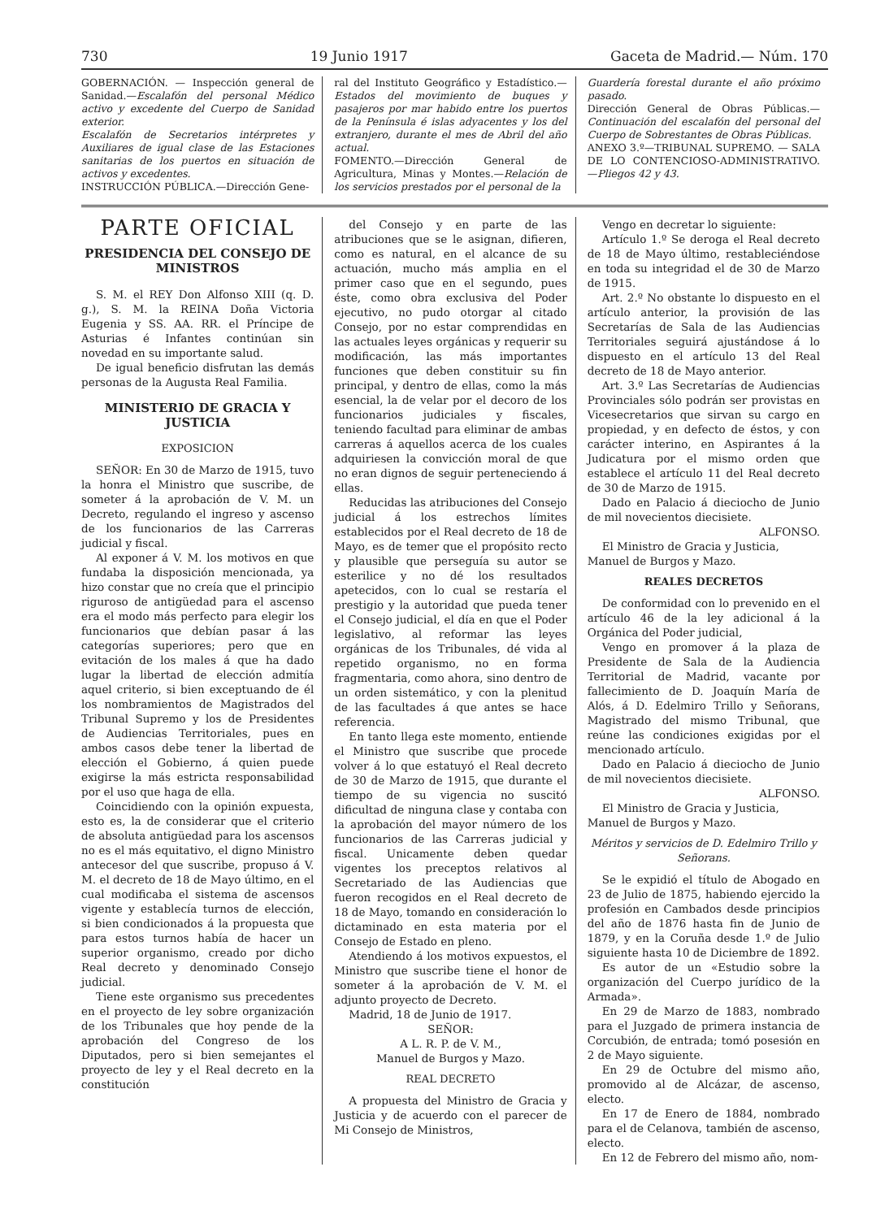730 19 Junio 1917 Gaceta de Madrid.— Núm. 170
GOBERNACIÓN. — Inspección general de Sanidad.—Escalafón del personal Médico activo y excedente del Cuerpo de Sanidad exterior.
Escalafón de Secretarios intérpretes y Auxiliares de igual clase de las Estaciones sanitarias de los puertos en situación de activos y excedentes.
INSTRUCCIÓN PÚBLICA.—Dirección Gene-
ral del Instituto Geográfico y Estadístico.—Estados del movimiento de buques y pasajeros por mar habido entre los puertos de la Península é islas adyacentes y los del extranjero, durante el mes de Abril del año actual.
FOMENTO.—Dirección General de Agricultura, Minas y Montes.—Relación de los servicios prestados por el personal de la
Guardería forestal durante el año próximo pasado.
Dirección General de Obras Públicas.—Continuación del escalafón del personal del Cuerpo de Sobrestantes de Obras Públicas.
ANEXO 3.º—TRIBUNAL SUPREMO. — SALA DE LO CONTENCIOSO-ADMINISTRATIVO.—Pliegos 42 y 43.
PARTE OFICIAL
PRESIDENCIA DEL CONSEJO DE MINISTROS
S. M. el REY Don Alfonso XIII (q. D. g.), S. M. la REINA Doña Victoria Eugenia y SS. AA. RR. el Príncipe de Asturias é Infantes continúan sin novedad en su importante salud.
De igual beneficio disfrutan las demás personas de la Augusta Real Familia.
MINISTERIO DE GRACIA Y JUSTICIA
EXPOSICION
SEÑOR: En 30 de Marzo de 1915, tuvo la honra el Ministro que suscribe, de someter á la aprobación de V. M. un Decreto, regulando el ingreso y ascenso de los funcionarios de las Carreras judicial y fiscal.
Al exponer á V. M. los motivos en que fundaba la disposición mencionada, ya hizo constar que no creía que el principio riguroso de antigüedad para el ascenso era el modo más perfecto para elegir los funcionarios que debían pasar á las categorías superiores; pero que en evitación de los males á que ha dado lugar la libertad de elección admitía aquel criterio, si bien exceptuando de él los nombramientos de Magistrados del Tribunal Supremo y los de Presidentes de Audiencias Territoriales, pues en ambos casos debe tener la libertad de elección el Gobierno, á quien puede exigirse la más estricta responsabilidad por el uso que haga de ella.
Coincidiendo con la opinión expuesta, esto es, la de considerar que el criterio de absoluta antigüedad para los ascensos no es el más equitativo, el digno Ministro antecesor del que suscribe, propuso á V. M. el decreto de 18 de Mayo último, en el cual modificaba el sistema de ascensos vigente y establecía turnos de elección, si bien condicionados á la propuesta que para estos turnos había de hacer un superior organismo, creado por dicho Real decreto y denominado Consejo judicial.
Tiene este organismo sus precedentes en el proyecto de ley sobre organización de los Tribunales que hoy pende de la aprobación del Congreso de los Diputados, pero si bien semejantes el proyecto de ley y el Real decreto en la constitución
del Consejo y en parte de las atribuciones que se le asignan, difieren, como es natural, en el alcance de su actuación, mucho más amplia en el primer caso que en el segundo, pues éste, como obra exclusiva del Poder ejecutivo, no pudo otorgar al citado Consejo, por no estar comprendidas en las actuales leyes orgánicas y requerir su modificación, las más importantes funciones que deben constituir su fin principal, y dentro de ellas, como la más esencial, la de velar por el decoro de los funcionarios judiciales y fiscales, teniendo facultad para eliminar de ambas carreras á aquellos acerca de los cuales adquiriesen la convicción moral de que no eran dignos de seguir perteneciendo á ellas.
Reducidas las atribuciones del Consejo judicial á los estrechos límites establecidos por el Real decreto de 18 de Mayo, es de temer que el propósito recto y plausible que perseguía su autor se esterilice y no dé los resultados apetecidos, con lo cual se restaría el prestigio y la autoridad que pueda tener el Consejo judicial, el día en que el Poder legislativo, al reformar las leyes orgánicas de los Tribunales, dé vida al repetido organismo, no en forma fragmentaria, como ahora, sino dentro de un orden sistemático, y con la plenitud de las facultades á que antes se hace referencia.
En tanto llega este momento, entiende el Ministro que suscribe que procede volver á lo que estatuyó el Real decreto de 30 de Marzo de 1915, que durante el tiempo de su vigencia no suscitó dificultad de ninguna clase y contaba con la aprobación del mayor número de los funcionarios de las Carreras judicial y fiscal. Unicamente deben quedar vigentes los preceptos relativos al Secretariado de las Audiencias que fueron recogidos en el Real decreto de 18 de Mayo, tomando en consideración lo dictaminado en esta materia por el Consejo de Estado en pleno.
Atendiendo á los motivos expuestos, el Ministro que suscribe tiene el honor de someter á la aprobación de V. M. el adjunto proyecto de Decreto.
Madrid, 18 de Junio de 1917.
SEÑOR:
A L. R. P. de V. M.,
Manuel de Burgos y Mazo.
REAL DECRETO
A propuesta del Ministro de Gracia y Justicia y de acuerdo con el parecer de Mi Consejo de Ministros,
Vengo en decretar lo siguiente:
Artículo 1.º Se deroga el Real decreto de 18 de Mayo último, restableciéndose en toda su integridad el de 30 de Marzo de 1915.
Art. 2.º No obstante lo dispuesto en el artículo anterior, la provisión de las Secretarías de Sala de las Audiencias Territoriales seguirá ajustándose á lo dispuesto en el artículo 13 del Real decreto de 18 de Mayo anterior.
Art. 3.º Las Secretarías de Audiencias Provinciales sólo podrán ser provistas en Vicesecretarios que sirvan su cargo en propiedad, y en defecto de éstos, y con carácter interino, en Aspirantes á la Judicatura por el mismo orden que establece el artículo 11 del Real decreto de 30 de Marzo de 1915.
Dado en Palacio á dieciocho de Junio de mil novecientos diecisiete.
ALFONSO.
El Ministro de Gracia y Justicia,
Manuel de Burgos y Mazo.
REALES DECRETOS
De conformidad con lo prevenido en el artículo 46 de la ley adicional á la Orgánica del Poder judicial,
Vengo en promover á la plaza de Presidente de Sala de la Audiencia Territorial de Madrid, vacante por fallecimiento de D. Joaquín María de Alós, á D. Edelmiro Trillo y Señorans, Magistrado del mismo Tribunal, que reúne las condiciones exigidas por el mencionado artículo.
Dado en Palacio á dieciocho de Junio de mil novecientos diecisiete.
ALFONSO.
El Ministro de Gracia y Justicia,
Manuel de Burgos y Mazo.
Méritos y servicios de D. Edelmiro Trillo y Señorans.
Se le expidió el título de Abogado en 23 de Julio de 1875, habiendo ejercido la profesión en Cambados desde principios del año de 1876 hasta fin de Junio de 1879, y en la Coruña desde 1.º de Julio siguiente hasta 10 de Diciembre de 1892.
Es autor de un «Estudio sobre la organización del Cuerpo jurídico de la Armada».
En 29 de Marzo de 1883, nombrado para el Juzgado de primera instancia de Corcubión, de entrada; tomó posesión en 2 de Mayo siguiente.
En 29 de Octubre del mismo año, promovido al de Alcázar, de ascenso, electo.
En 17 de Enero de 1884, nombrado para el de Celanova, también de ascenso, electo.
En 12 de Febrero del mismo año, nom-